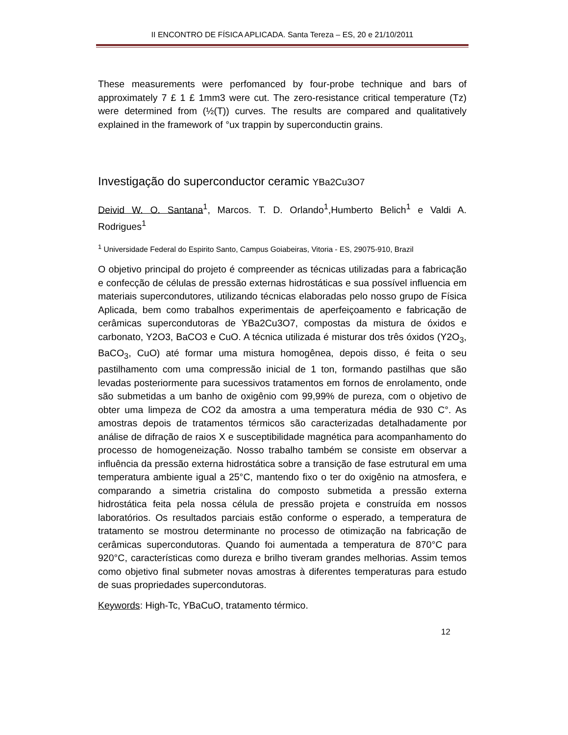II ENCONTRO DE FÍSICA APLICADA. Santa Tereza – ES, 20 e 21/10/2011
These measurements were perfomanced by four-probe technique and bars of approximately 7 £ 1 £ 1mm3 were cut. The zero-resistance critical temperature (Tz) were determined from (½(T)) curves. The results are compared and qualitatively explained in the framework of °ux trappin by superconductin grains.
Investigação do superconductor ceramic YBa2Cu3O7
Deivid W. O. Santana<sup>1</sup>, Marcos. T. D. Orlando<sup>1</sup>,Humberto Belich<sup>1</sup> e Valdi A. Rodrigues<sup>1</sup>
<sup>1</sup> Universidade Federal do Espirito Santo, Campus Goiabeiras, Vitoria - ES, 29075-910, Brazil
O objetivo principal do projeto é compreender as técnicas utilizadas para a fabricação e confecção de células de pressão externas hidrostáticas e sua possível influencia em materiais supercondutores, utilizando técnicas elaboradas pelo nosso grupo de Física Aplicada, bem como trabalhos experimentais de aperfeiçoamento e fabricação de cerâmicas supercondutoras de YBa2Cu3O7, compostas da mistura de óxidos e carbonato, Y2O3, BaCO3 e CuO. A técnica utilizada é misturar dos três óxidos (Y2O<sub>3</sub>, BaCO<sub>3</sub>, CuO) até formar uma mistura homogênea, depois disso, é feita o seu pastilhamento com uma compressão inicial de 1 ton, formando pastilhas que são levadas posteriormente para sucessivos tratamentos em fornos de enrolamento, onde são submetidas a um banho de oxigênio com 99,99% de pureza, com o objetivo de obter uma limpeza de CO2 da amostra a uma temperatura média de 930 C°. As amostras depois de tratamentos térmicos são caracterizadas detalhadamente por análise de difração de raios X e susceptibilidade magnética para acompanhamento do processo de homogeneização. Nosso trabalho também se consiste em observar a influência da pressão externa hidrostática sobre a transição de fase estrutural em uma temperatura ambiente igual a 25°C, mantendo fixo o ter do oxigênio na atmosfera, e comparando a simetria cristalina do composto submetida a pressão externa hidrostática feita pela nossa célula de pressão projeta e construída em nossos laboratórios. Os resultados parciais estão conforme o esperado, a temperatura de tratamento se mostrou determinante no processo de otimização na fabricação de cerâmicas supercondutoras. Quando foi aumentada a temperatura de 870°C para 920°C, características como dureza e brilho tiveram grandes melhorias. Assim temos como objetivo final submeter novas amostras à diferentes temperaturas para estudo de suas propriedades supercondutoras.
Keywords: High-Tc, YBaCuO, tratamento térmico.
12